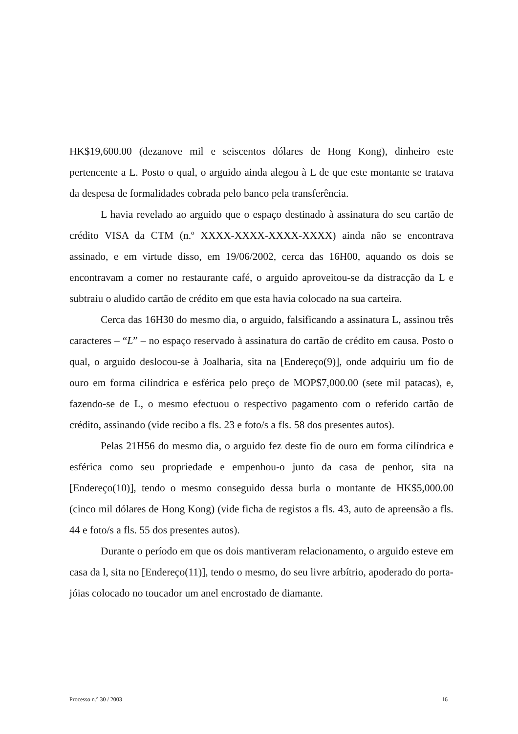HK$19,600.00 (dezanove mil e seiscentos dólares de Hong Kong), dinheiro este pertencente a L. Posto o qual, o arguido ainda alegou à L de que este montante se tratava da despesa de formalidades cobrada pelo banco pela transferência.
L havia revelado ao arguido que o espaço destinado à assinatura do seu cartão de crédito VISA da CTM (n.º XXXX-XXXX-XXXX-XXXX) ainda não se encontrava assinado, e em virtude disso, em 19/06/2002, cerca das 16H00, aquando os dois se encontravam a comer no restaurante café, o arguido aproveitou-se da distracção da L e subtraiu o aludido cartão de crédito em que esta havia colocado na sua carteira.
Cerca das 16H30 do mesmo dia, o arguido, falsificando a assinatura L, assinou três caracteres – “L” – no espaço reservado à assinatura do cartão de crédito em causa. Posto o qual, o arguido deslocou-se à Joalharia, sita na [Endereço(9)], onde adquiriu um fio de ouro em forma cilíndrica e esférica pelo preço de MOP$7,000.00 (sete mil patacas), e, fazendo-se de L, o mesmo efectuou o respectivo pagamento com o referido cartão de crédito, assinando (vide recibo a fls. 23 e foto/s a fls. 58 dos presentes autos).
Pelas 21H56 do mesmo dia, o arguido fez deste fio de ouro em forma cilíndrica e esférica como seu propriedade e empenhou-o junto da casa de penhor, sita na [Endereço(10)], tendo o mesmo conseguido dessa burla o montante de HK$5,000.00 (cinco mil dólares de Hong Kong) (vide ficha de registos a fls. 43, auto de apreensão a fls. 44 e foto/s a fls. 55 dos presentes autos).
Durante o período em que os dois mantiveram relacionamento, o arguido esteve em casa da l, sita no [Endereço(11)], tendo o mesmo, do seu livre arbítrio, apoderado do porta-jóias colocado no toucador um anel encrostado de diamante.
Processo n.° 30 / 2003 16